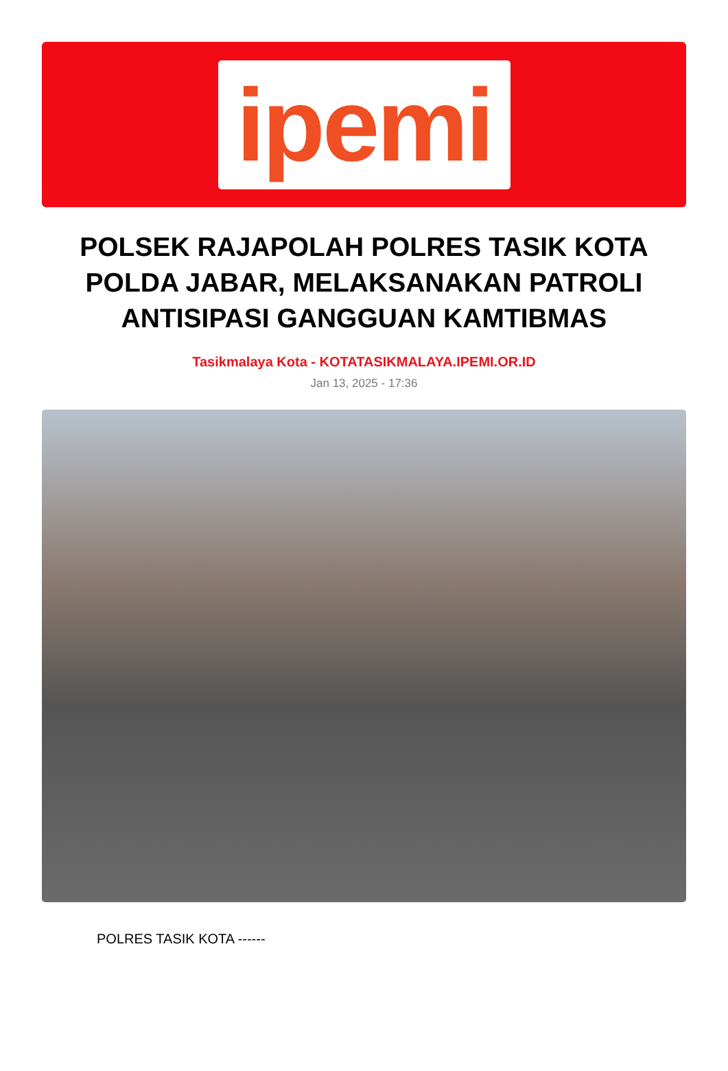ipemi
POLSEK RAJAPOLAH POLRES TASIK KOTA POLDA JABAR, MELAKSANAKAN PATROLI ANTISIPASI GANGGUAN KAMTIBMAS
Tasikmalaya Kota - KOTATASIKMALAYA.IPEMI.OR.ID
Jan 13, 2025 - 17:36
POLRES TASIK KOTA ------